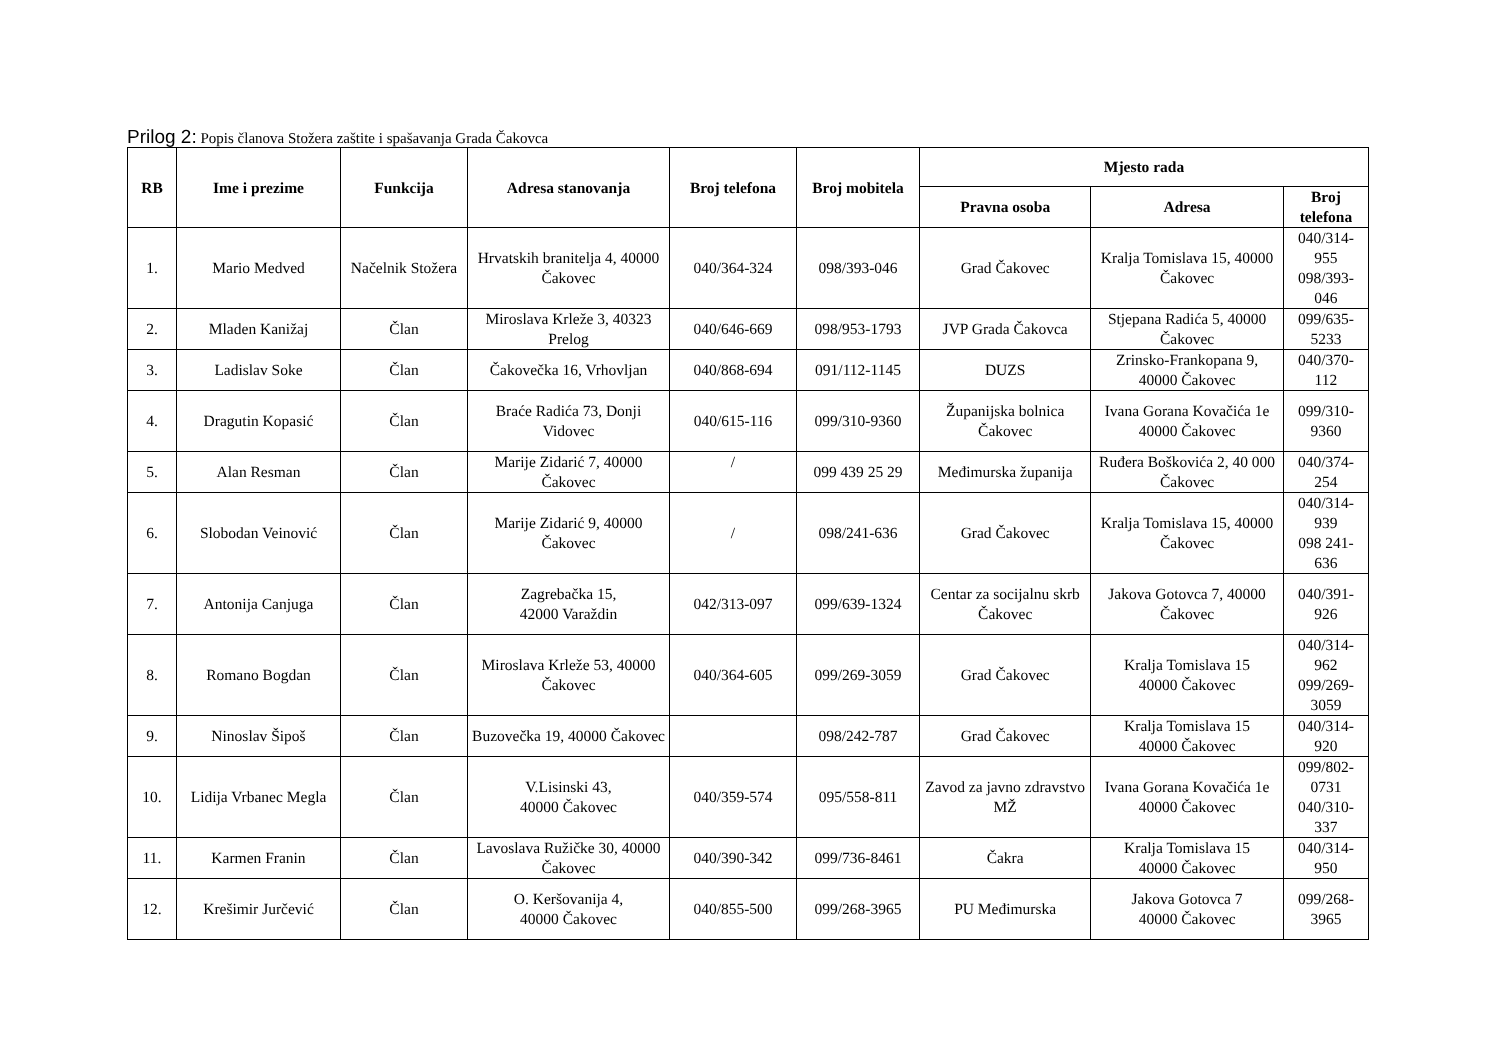Prilog 2: Popis članova Stožera zaštite i spašavanja Grada Čakovca
| RB | Ime i prezime | Funkcija | Adresa stanovanja | Broj telefona | Broj mobitela | Mjesto rada | | |
| --- | --- | --- | --- | --- | --- | --- | --- | --- |
| | | | | | | Pravna osoba | Adresa | Broj telefona |
| 1. | Mario Medved | Načelnik Stožera | Hrvatskih branitelja 4, 40000 Čakovec | 040/364-324 | 098/393-046 | Grad Čakovec | Kralja Tomislava 15, 40000 Čakovec | 040/314-955 098/393-046 |
| 2. | Mladen Kanižaj | Član | Miroslava Krleže 3, 40323 Prelog | 040/646-669 | 098/953-1793 | JVP Grada Čakovca | Stjepana Radića 5, 40000 Čakovec | 099/635-5233 |
| 3. | Ladislav Soke | Član | Čakovečka 16, Vrhovljan | 040/868-694 | 091/112-1145 | DUZS | Zrinsko-Frankopana 9, 40000 Čakovec | 040/370-112 |
| 4. | Dragutin Kopasić | Član | Braće Radića 73, Donji Vidovec | 040/615-116 | 099/310-9360 | Županijska bolnica Čakovec | Ivana Gorana Kovačića 1e 40000 Čakovec | 099/310-9360 |
| 5. | Alan Resman | Član | Marije Zidarić 7, 40000 Čakovec | / | 099 439 25 29 | Međimurska županija | Ruđera Boškovića 2, 40 000 Čakovec | 040/374-254 |
| 6. | Slobodan Veinović | Član | Marije Zidarić 9, 40000 Čakovec | / | 098/241-636 | Grad Čakovec | Kralja Tomislava 15, 40000 Čakovec | 040/314-939 098 241-636 |
| 7. | Antonija Canjuga | Član | Zagrebačka 15, 42000 Varaždin | 042/313-097 | 099/639-1324 | Centar za socijalnu skrb Čakovec | Jakova Gotovca 7, 40000 Čakovec | 040/391-926 |
| 8. | Romano Bogdan | Član | Miroslava Krleže 53, 40000 Čakovec | 040/364-605 | 099/269-3059 | Grad Čakovec | Kralja Tomislava 15 40000 Čakovec | 040/314-962 099/269-3059 |
| 9. | Ninoslav Šipoš | Član | Buzovečka 19, 40000 Čakovec | | 098/242-787 | Grad Čakovec | Kralja Tomislava 15 40000 Čakovec | 040/314-920 |
| 10. | Lidija Vrbanec Megla | Član | V.Lisinski 43, 40000 Čakovec | 040/359-574 | 095/558-811 | Zavod za javno zdravstvo MŽ | Ivana Gorana Kovačića 1e 40000 Čakovec | 099/802-0731 040/310-337 |
| 11. | Karmen Franin | Član | Lavoslava Ružičke 30, 40000 Čakovec | 040/390-342 | 099/736-8461 | Čakra | Kralja Tomislava 15 40000 Čakovec | 040/314-950 |
| 12. | Krešimir Jurčević | Član | O. Keršovanija 4, 40000 Čakovec | 040/855-500 | 099/268-3965 | PU Međimurska | Jakova Gotovca 7 40000 Čakovec | 099/268-3965 |